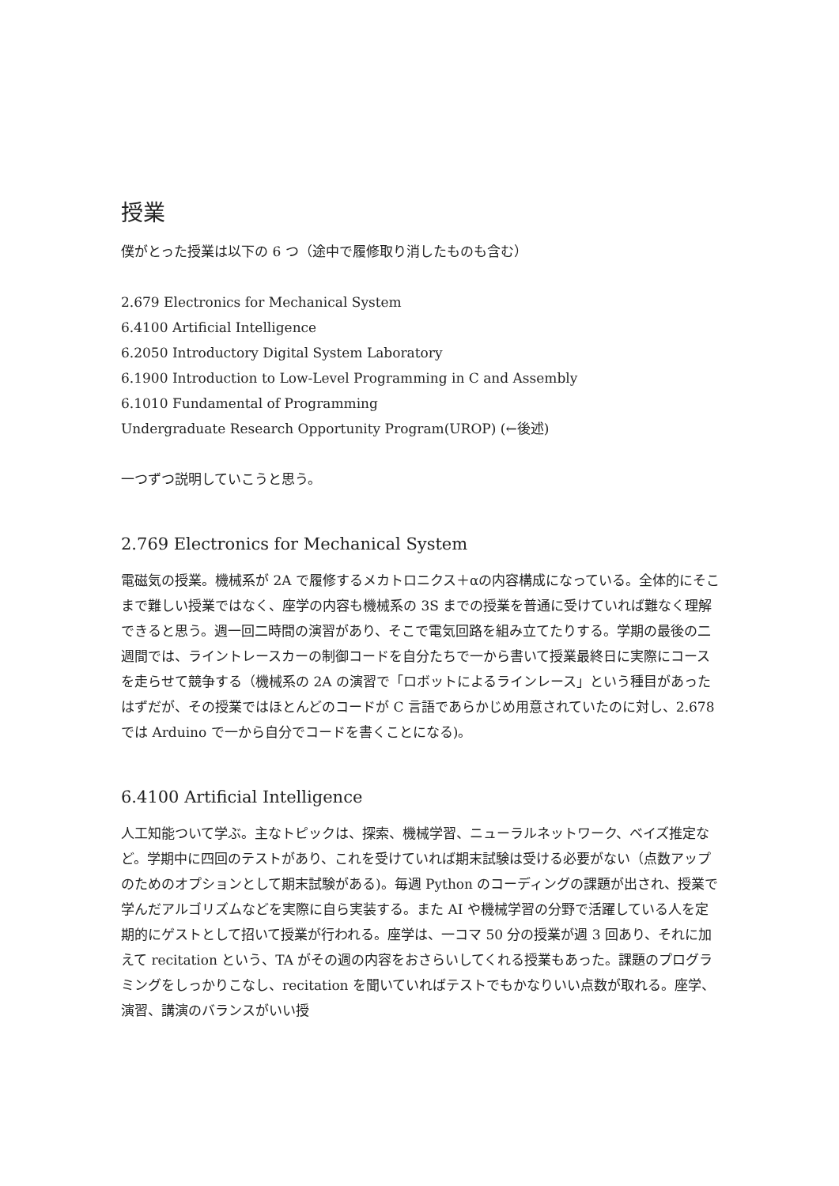授業
僕がとった授業は以下の 6 つ（途中で履修取り消したものも含む）
2.679 Electronics for Mechanical System
6.4100 Artificial Intelligence
6.2050 Introductory Digital System Laboratory
6.1900 Introduction to Low-Level Programming in C and Assembly
6.1010 Fundamental of Programming
Undergraduate Research Opportunity Program(UROP) (←後述)
一つずつ説明していこうと思う。
2.769 Electronics for Mechanical System
電磁気の授業。機械系が 2A で履修するメカトロニクス＋αの内容構成になっている。全体的にそこまで難しい授業ではなく、座学の内容も機械系の 3S までの授業を普通に受けていれば難なく理解できると思う。週一回二時間の演習があり、そこで電気回路を組み立てたりする。学期の最後の二週間では、ライントレースカーの制御コードを自分たちで一から書いて授業最終日に実際にコースを走らせて競争する（機械系の 2A の演習で「ロボットによるラインレース」という種目があったはずだが、その授業ではほとんどのコードが C 言語であらかじめ用意されていたのに対し、2.678 では Arduino で一から自分でコードを書くことになる)。
6.4100 Artificial Intelligence
人工知能ついて学ぶ。主なトピックは、探索、機械学習、ニューラルネットワーク、ベイズ推定など。学期中に四回のテストがあり、これを受けていれば期末試験は受ける必要がない（点数アップのためのオプションとして期末試験がある)。毎週 Python のコーディングの課題が出され、授業で学んだアルゴリズムなどを実際に自ら実装する。また AI や機械学習の分野で活躍している人を定期的にゲストとして招いて授業が行われる。座学は、一コマ 50 分の授業が週 3 回あり、それに加えて recitation という、TA がその週の内容をおさらいしてくれる授業もあった。課題のプログラミングをしっかりこなし、recitation を聞いていればテストでもかなりいい点数が取れる。座学、演習、講演のバランスがいい授